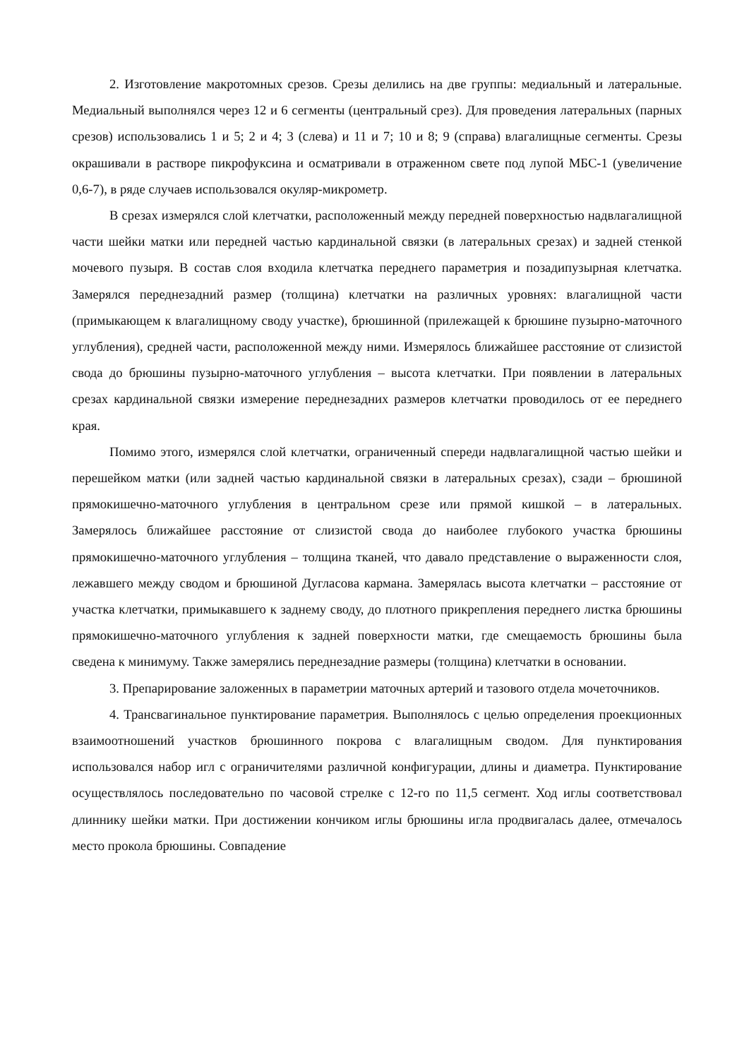2. Изготовление макротомных срезов. Срезы делились на две группы: медиальный и латеральные. Медиальный выполнялся через 12 и 6 сегменты (центральный срез). Для проведения латеральных (парных срезов) использовались 1 и 5; 2 и 4; 3 (слева) и 11 и 7; 10 и 8; 9 (справа) влагалищные сегменты. Срезы окрашивали в растворе пикрофуксина и осматривали в отраженном свете под лупой МБС-1 (увеличение 0,6-7), в ряде случаев использовался окуляр-микрометр.
В срезах измерялся слой клетчатки, расположенный между передней поверхностью надвлагалищной части шейки матки или передней частью кардинальной связки (в латеральных срезах) и задней стенкой мочевого пузыря. В состав слоя входила клетчатка переднего параметрия и позадипузырная клетчатка. Замерялся переднезадний размер (толщина) клетчатки на различных уровнях: влагалищной части (примыкающем к влагалищному своду участке), брюшинной (прилежащей к брюшине пузырно-маточного углубления), средней части, расположенной между ними. Измерялось ближайшее расстояние от слизистой свода до брюшины пузырно-маточного углубления – высота клетчатки. При появлении в латеральных срезах кардинальной связки измерение переднезадних размеров клетчатки проводилось от ее переднего края.
Помимо этого, измерялся слой клетчатки, ограниченный спереди надвлагалищной частью шейки и перешейком матки (или задней частью кардинальной связки в латеральных срезах), сзади – брюшиной прямокишечно-маточного углубления в центральном срезе или прямой кишкой – в латеральных. Замерялось ближайшее расстояние от слизистой свода до наиболее глубокого участка брюшины прямокишечно-маточного углубления – толщина тканей, что давало представление о выраженности слоя, лежавшего между сводом и брюшиной Дугласова кармана. Замерялась высота клетчатки – расстояние от участка клетчатки, примыкавшего к заднему своду, до плотного прикрепления переднего листка брюшины прямокишечно-маточного углубления к задней поверхности матки, где смещаемость брюшины была сведена к минимуму. Также замерялись переднезадние размеры (толщина) клетчатки в основании.
3. Препарирование заложенных в параметрии маточных артерий и тазового отдела мочеточников.
4. Трансвагинальное пунктирование параметрия. Выполнялось с целью определения проекционных взаимоотношений участков брюшинного покрова с влагалищным сводом. Для пунктирования использовался набор игл с ограничителями различной конфигурации, длины и диаметра. Пунктирование осуществлялось последовательно по часовой стрелке с 12-го по 11,5 сегмент. Ход иглы соответствовал длиннику шейки матки. При достижении кончиком иглы брюшины игла продвигалась далее, отмечалось место прокола брюшины. Совпадение